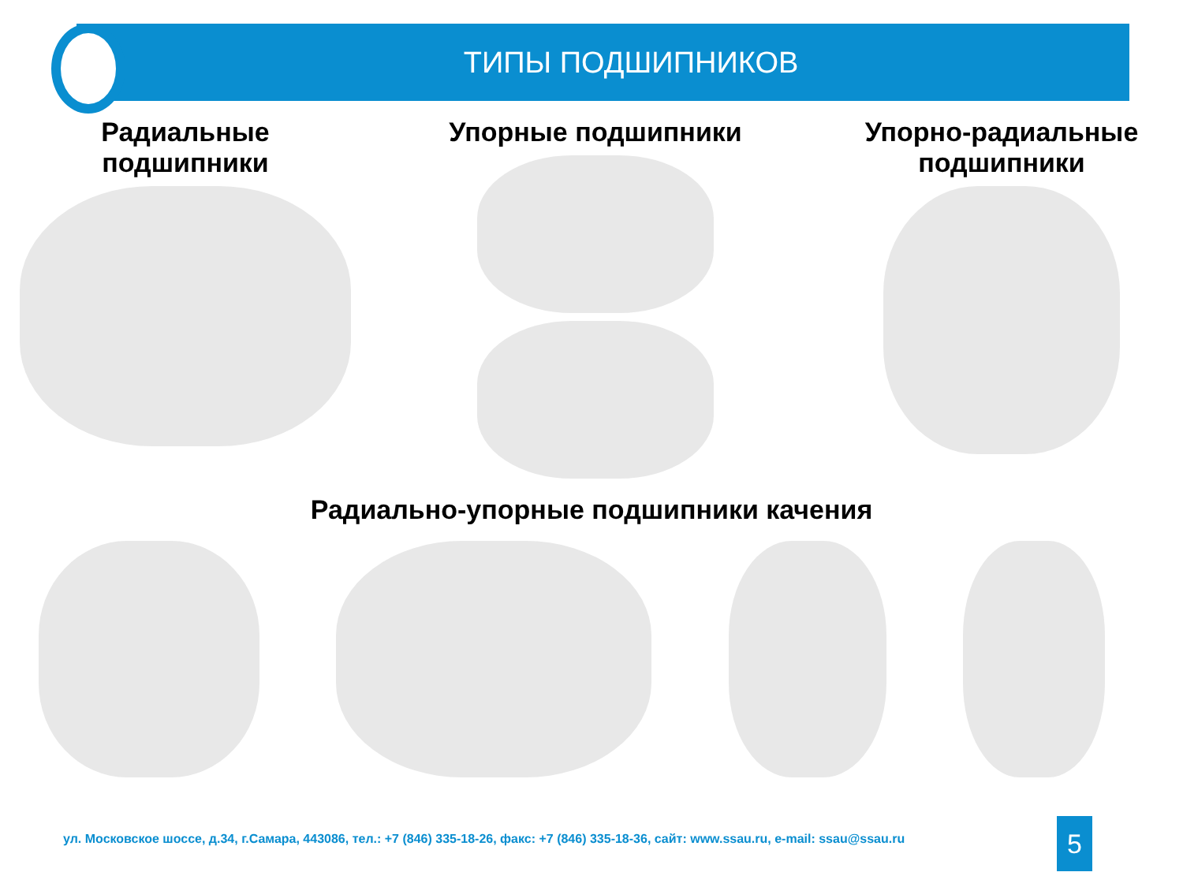ТИПЫ ПОДШИПНИКОВ
Радиальные
подшипники
Упорные подшипники Упорно-радиальные
подшипники
Радиально-упорные подшипники качения
ул. Московское шоссе, д.34, г.Самара, 443086, тел.: +7 (846) 335-18-26, факс: +7 (846) 335-18-36, сайт: www.ssau.ru, e-mail: ssau@ssau.ru
5